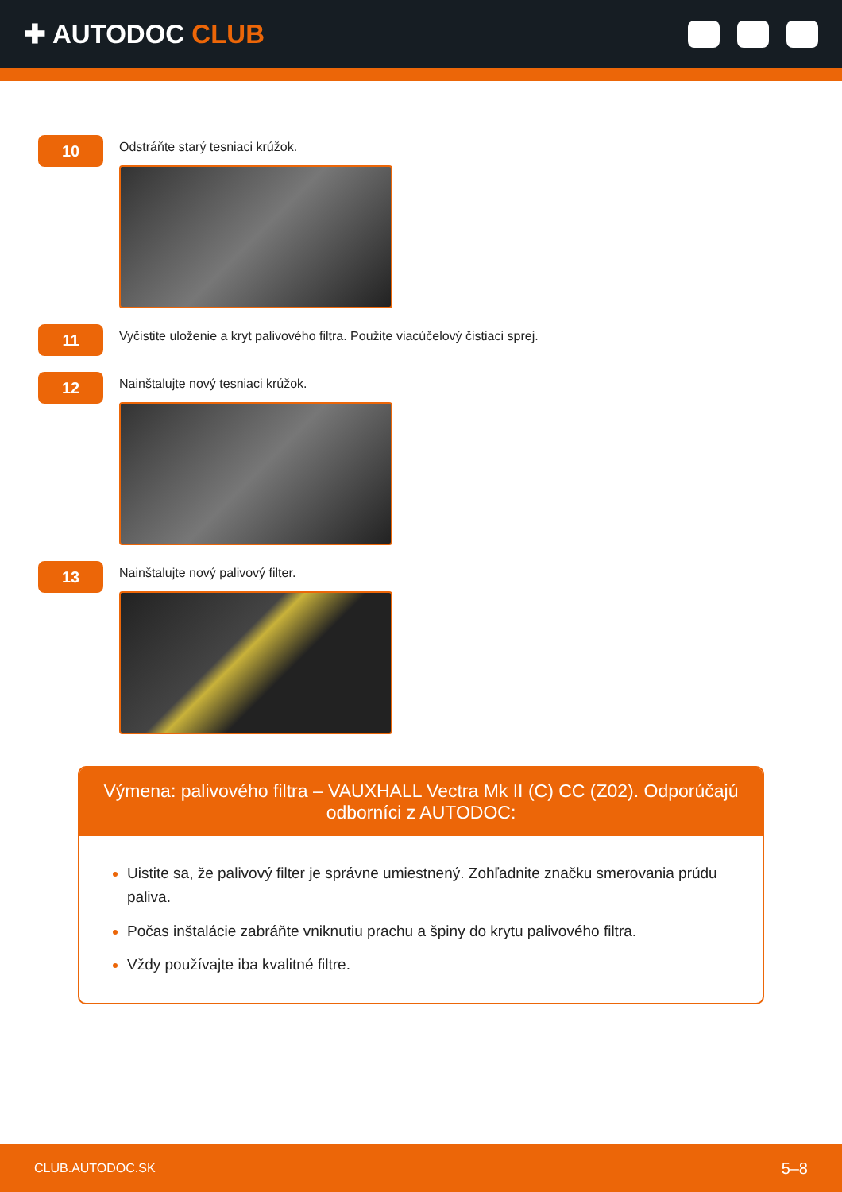✚ AUTODOC CLUB
10
Odstráňte starý tesniaci krúžok.
11
Vyčistite uloženie a kryt palivového filtra. Použite viacúčelový čistiaci sprej.
12
Nainštalujte nový tesniaci krúžok.
13
Nainštalujte nový palivový filter.
Výmena: palivového filtra – VAUXHALL Vectra Mk II (C) CC (Z02). Odporúčajú odborníci z AUTODOC:
Uistite sa, že palivový filter je správne umiestnený. Zohľadnite značku smerovania prúdu paliva.
Počas inštalácie zabráňte vniknutiu prachu a špiny do krytu palivového filtra.
Vždy používajte iba kvalitné filtre.
CLUB.AUTODOC.SK 5–8